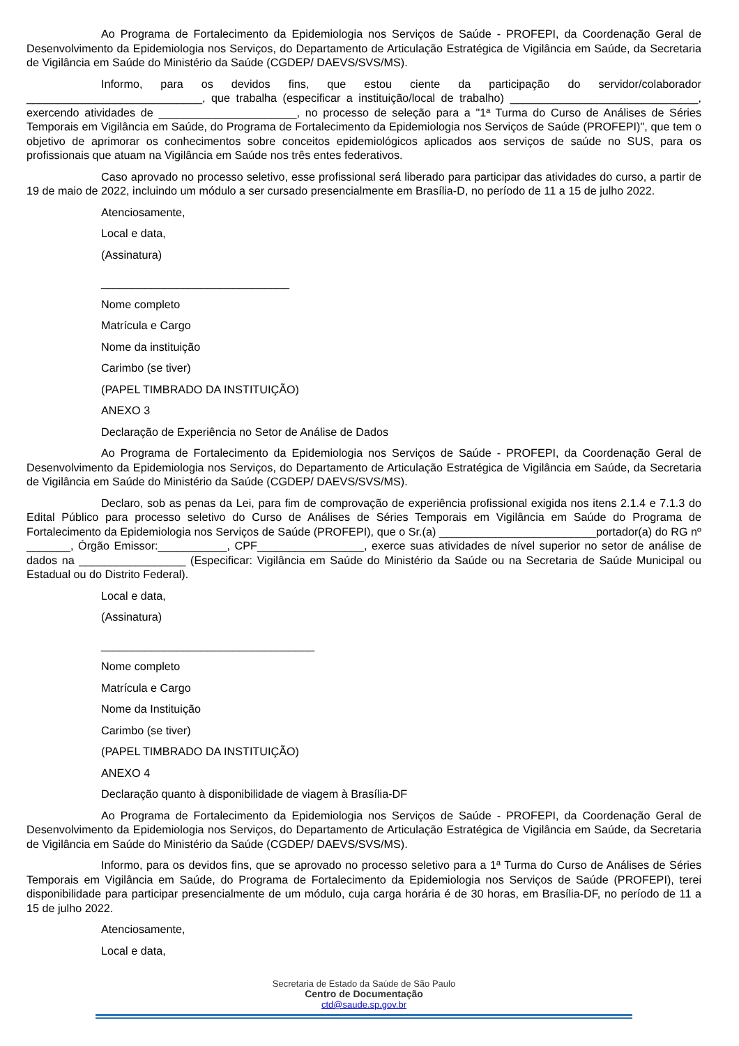Ao Programa de Fortalecimento da Epidemiologia nos Serviços de Saúde - PROFEPI, da Coordenação Geral de Desenvolvimento da Epidemiologia nos Serviços, do Departamento de Articulação Estratégica de Vigilância em Saúde, da Secretaria de Vigilância em Saúde do Ministério da Saúde (CGDEP/ DAEVS/SVS/MS).
Informo, para os devidos fins, que estou ciente da participação do servidor/colaborador ____________________________, que trabalha (especificar a instituição/local de trabalho) ______________________________, exercendo atividades de ______________________, no processo de seleção para a "1ª Turma do Curso de Análises de Séries Temporais em Vigilância em Saúde, do Programa de Fortalecimento da Epidemiologia nos Serviços de Saúde (PROFEPI)", que tem o objetivo de aprimorar os conhecimentos sobre conceitos epidemiológicos aplicados aos serviços de saúde no SUS, para os profissionais que atuam na Vigilância em Saúde nos três entes federativos.
Caso aprovado no processo seletivo, esse profissional será liberado para participar das atividades do curso, a partir de 19 de maio de 2022, incluindo um módulo a ser cursado presencialmente em Brasília-D, no período de 11 a 15 de julho 2022.
Atenciosamente,
Local e data,
(Assinatura)
______________________________
Nome completo
Matrícula e Cargo
Nome da instituição
Carimbo (se tiver)
(PAPEL TIMBRADO DA INSTITUIÇÃO)
ANEXO 3
Declaração de Experiência no Setor de Análise de Dados
Ao Programa de Fortalecimento da Epidemiologia nos Serviços de Saúde - PROFEPI, da Coordenação Geral de Desenvolvimento da Epidemiologia nos Serviços, do Departamento de Articulação Estratégica de Vigilância em Saúde, da Secretaria de Vigilância em Saúde do Ministério da Saúde (CGDEP/ DAEVS/SVS/MS).
Declaro, sob as penas da Lei, para fim de comprovação de experiência profissional exigida nos itens 2.1.4 e 7.1.3 do Edital Público para processo seletivo do Curso de Análises de Séries Temporais em Vigilância em Saúde do Programa de Fortalecimento da Epidemiologia nos Serviços de Saúde (PROFEPI), que o Sr.(a) _________________________portador(a) do RG nº _______, Órgão Emissor:___________, CPF_________________, exerce suas atividades de nível superior no setor de análise de dados na _________________ (Especificar: Vigilância em Saúde do Ministério da Saúde ou na Secretaria de Saúde Municipal ou Estadual ou do Distrito Federal).
Local e data,
(Assinatura)
__________________________________
Nome completo
Matrícula e Cargo
Nome da Instituição
Carimbo (se tiver)
(PAPEL TIMBRADO DA INSTITUIÇÃO)
ANEXO 4
Declaração quanto à disponibilidade de viagem à Brasília-DF
Ao Programa de Fortalecimento da Epidemiologia nos Serviços de Saúde - PROFEPI, da Coordenação Geral de Desenvolvimento da Epidemiologia nos Serviços, do Departamento de Articulação Estratégica de Vigilância em Saúde, da Secretaria de Vigilância em Saúde do Ministério da Saúde (CGDEP/ DAEVS/SVS/MS).
Informo, para os devidos fins, que se aprovado no processo seletivo para a 1ª Turma do Curso de Análises de Séries Temporais em Vigilância em Saúde, do Programa de Fortalecimento da Epidemiologia nos Serviços de Saúde (PROFEPI), terei disponibilidade para participar presencialmente de um módulo, cuja carga horária é de 30 horas, em Brasília-DF, no período de 11 a 15 de julho 2022.
Atenciosamente,
Local e data,
Secretaria de Estado da Saúde de São Paulo
Centro de Documentação
ctd@saude.sp.gov.br